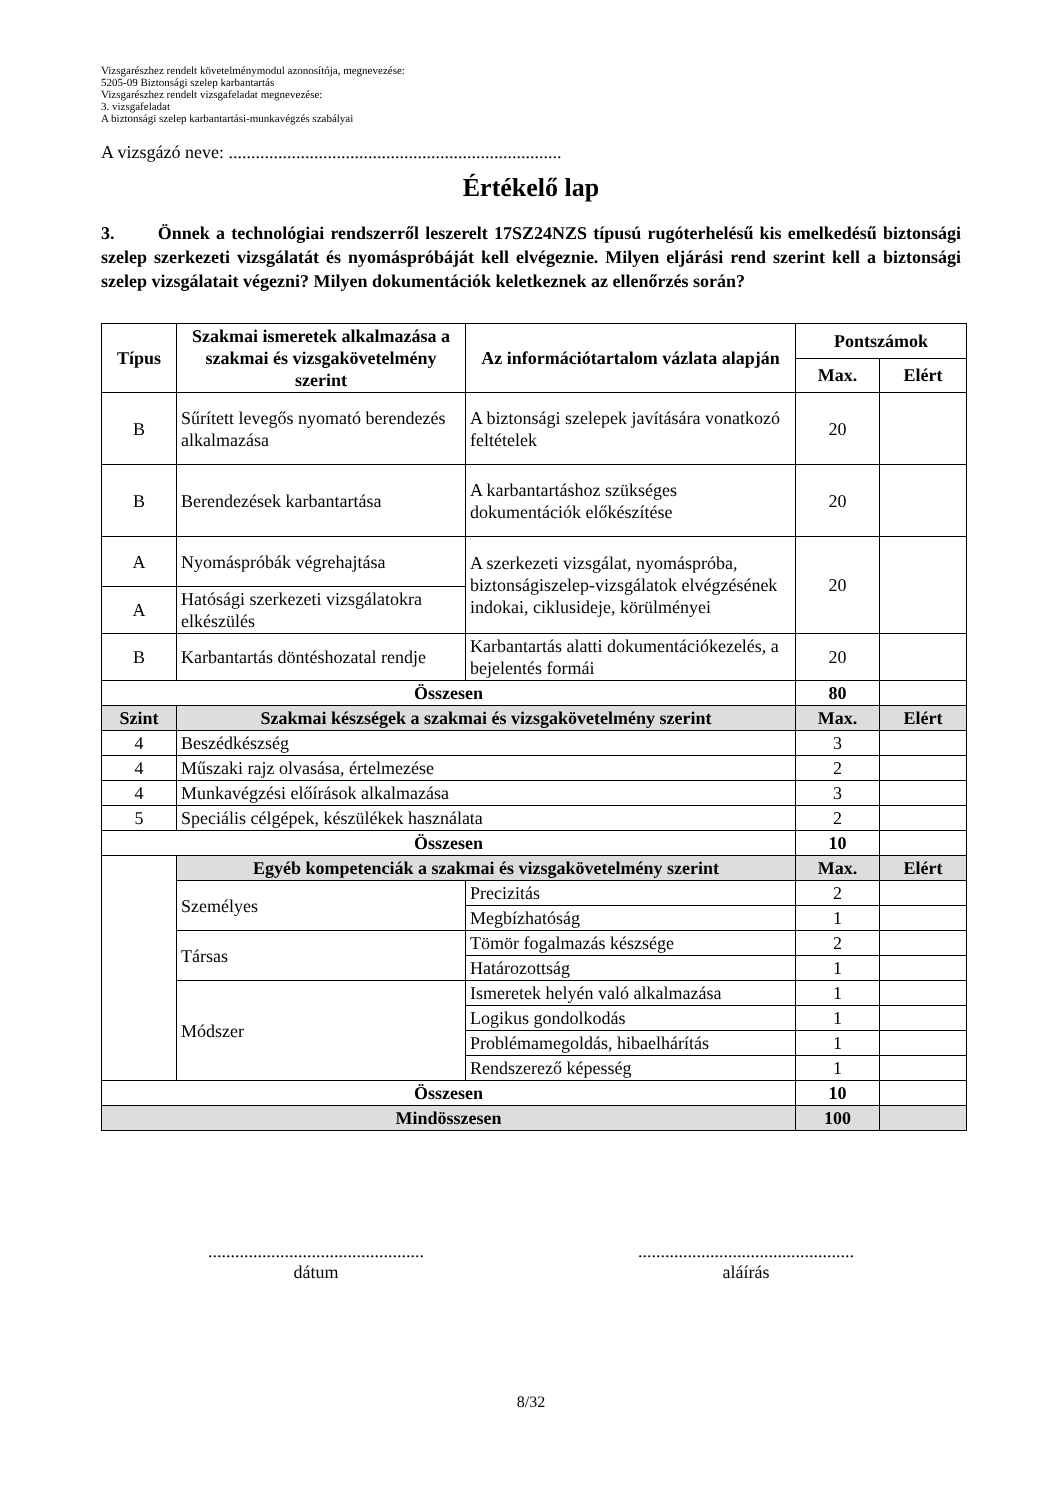Vizsgarészhez rendelt követelménymodul azonosítója, megnevezése:
5205-09 Biztonsági szelep karbantartás
Vizsgarészhez rendelt vizsgafeladat megnevezése:
3. vizsgafeladat
A biztonsági szelep karbantartási-munkavégzés szabályai
A vizsgázó neve: ..........................................................................
Értékelő lap
3. Önnek a technológiai rendszerről leszerelt 17SZ24NZS típusú rugóterhelésű kis emelkedésű biztonsági szelep szerkezeti vizsgálatát és nyomáspróbáját kell elvégeznie. Milyen eljárási rend szerint kell a biztonsági szelep vizsgálatait végezni? Milyen dokumentációk keletkeznek az ellenőrzés során?
| Típus | Szakmai ismeretek alkalmazása a szakmai és vizsgakövetelmény szerint | Az információtartalom vázlata alapján | | Pontszámok | |
| --- | --- | --- | --- | --- | --- |
| | | | | Max. | Elért |
| B | Sűrített levegős nyomató berendezés alkalmazása | A biztonsági szelepek javítására vonatkozó feltételek | | 20 | |
| B | Berendezések karbantartása | A karbantartáshoz szükséges dokumentációk előkészítése | | 20 | |
| A | Nyomáspróbák végrehajtása | A szerkezeti vizsgálat, nyomáspróba, biztonságiszelep-vizsgálatok elvégzésének indokai, ciklusideje, körülményei | | 20 | |
| A | Hatósági szerkezeti vizsgálatokra elkészülés | | | | |
| B | Karbantartás döntéshozatal rendje | Karbantartás alatti dokumentációkezelés, a bejelentés formái | | 20 | |
| Összesen | | | | 80 | |
| Szint | Szakmai készségek a szakmai és vizsgakövetelmény szerint | | | Max. | Elért |
| 4 | Beszédkészség | | | 3 | |
| 4 | Műszaki rajz olvasása, értelmezése | | | 2 | |
| 4 | Munkavégzési előírások alkalmazása | | | 3 | |
| 5 | Speciális célgépek, készülékek használata | | | 2 | |
| Összesen | | | | 10 | |
| | Egyéb kompetenciák a szakmai és vizsgakövetelmény szerint | | | Max. | Elért |
| | Személyes | | Precizitás | 2 | |
| | | | Megbízhatóság | 1 | |
| | Társas | | Tömör fogalmazás készsége | 2 | |
| | | | Határozottság | 1 | |
| | Módszer | | Ismeretek helyén való alkalmazása | 1 | |
| | | | Logikus gondolkodás | 1 | |
| | | | Problémamegoldás, hibaelhárítás | 1 | |
| | | | Rendszerező képesség | 1 | |
| Összesen | | | | 10 | |
| Mindösszesen | | | | 100 | |
................................................
dátum
................................................
aláírás
8/32